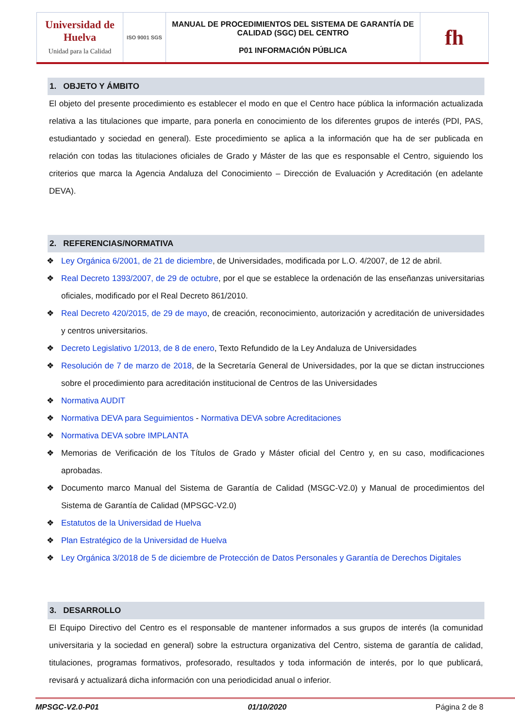| Universidad de Huelva Unidad para la Calidad | ISO 9001 SGS | MANUAL DE PROCEDIMIENTOS DEL SISTEMA DE GARANTÍA DE CALIDAD (SGC) DEL CENTRO P01 INFORMACIÓN PÚBLICA | fh |
1. OBJETO Y ÁMBITO
El objeto del presente procedimiento es establecer el modo en que el Centro hace pública la información actualizada relativa a las titulaciones que imparte, para ponerla en conocimiento de los diferentes grupos de interés (PDI, PAS, estudiantado y sociedad en general). Este procedimiento se aplica a la información que ha de ser publicada en relación con todas las titulaciones oficiales de Grado y Máster de las que es responsable el Centro, siguiendo los criterios que marca la Agencia Andaluza del Conocimiento – Dirección de Evaluación y Acreditación (en adelante DEVA).
2. REFERENCIAS/NORMATIVA
❖ Ley Orgánica 6/2001, de 21 de diciembre, de Universidades, modificada por L.O. 4/2007, de 12 de abril.
❖ Real Decreto 1393/2007, de 29 de octubre, por el que se establece la ordenación de las enseñanzas universitarias oficiales, modificado por el Real Decreto 861/2010.
❖ Real Decreto 420/2015, de 29 de mayo, de creación, reconocimiento, autorización y acreditación de universidades y centros universitarios.
❖ Decreto Legislativo 1/2013, de 8 de enero, Texto Refundido de la Ley Andaluza de Universidades
❖ Resolución de 7 de marzo de 2018, de la Secretaría General de Universidades, por la que se dictan instrucciones sobre el procedimiento para acreditación institucional de Centros de las Universidades
❖ Normativa AUDIT
❖ Normativa DEVA para Seguimientos - Normativa DEVA sobre Acreditaciones
❖ Normativa DEVA sobre IMPLANTA
❖ Memorias de Verificación de los Títulos de Grado y Máster oficial del Centro y, en su caso, modificaciones aprobadas.
❖ Documento marco Manual del Sistema de Garantía de Calidad (MSGC-V2.0) y Manual de procedimientos del Sistema de Garantía de Calidad (MPSGC-V2.0)
❖ Estatutos de la Universidad de Huelva
❖ Plan Estratégico de la Universidad de Huelva
❖ Ley Orgánica 3/2018 de 5 de diciembre de Protección de Datos Personales y Garantía de Derechos Digitales
3. DESARROLLO
El Equipo Directivo del Centro es el responsable de mantener informados a sus grupos de interés (la comunidad universitaria y la sociedad en general) sobre la estructura organizativa del Centro, sistema de garantía de calidad, titulaciones, programas formativos, profesorado, resultados y toda información de interés, por lo que publicará, revisará y actualizará dicha información con una periodicidad anual o inferior.
MPSGC-V2.0-P01 01/10/2020 Página 2 de 8